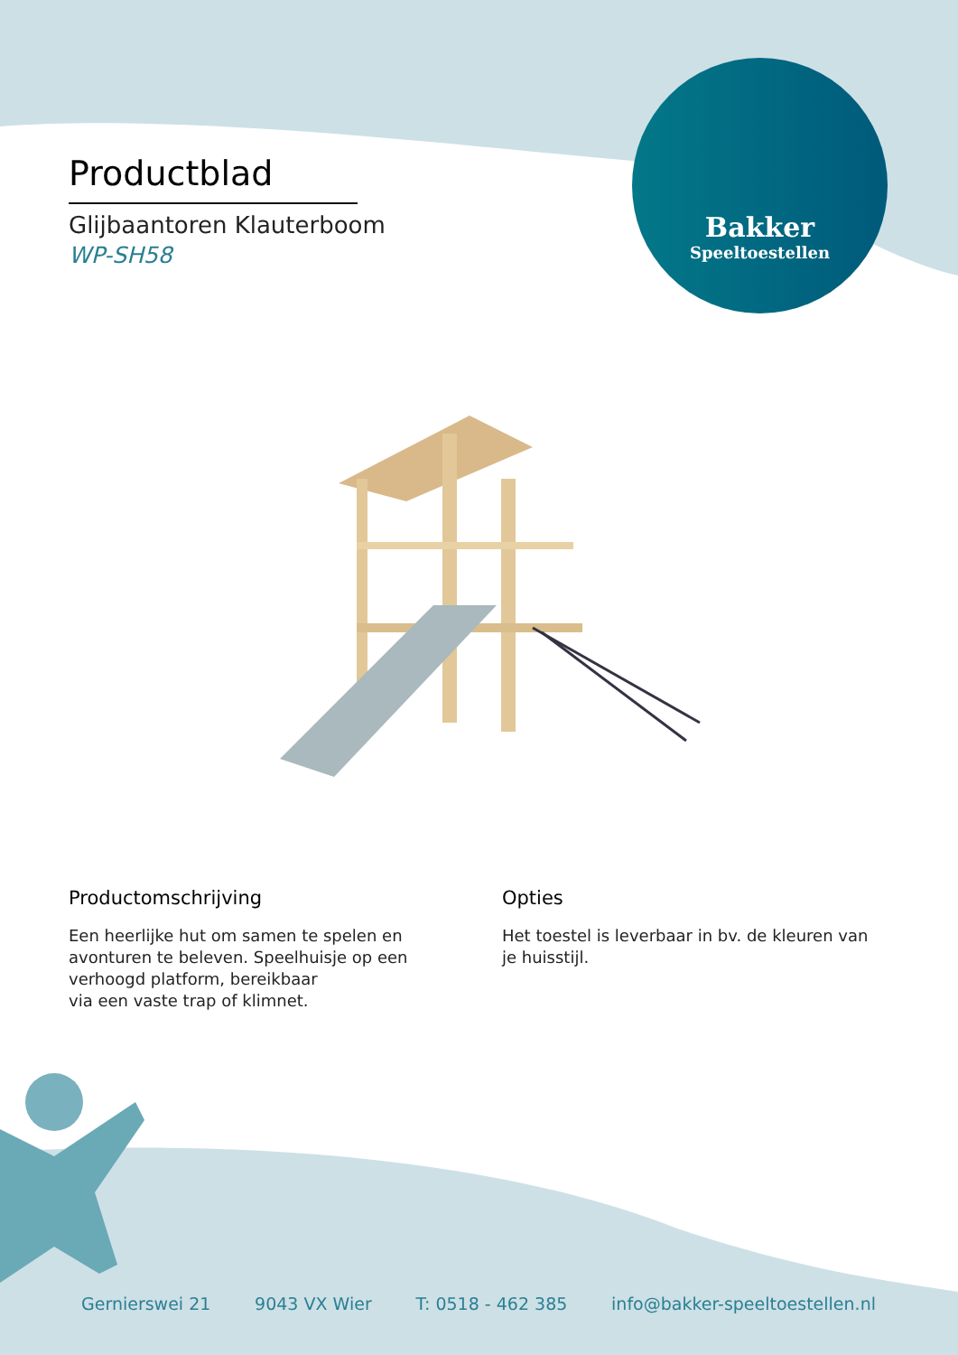Productblad
Glijbaantoren Klauterboom
WP-SH58
Bakker
Speeltoestellen
Productomschrijving
Een heerlijke hut om samen te spelen en avonturen te beleven. Speelhuisje op een verhoogd platform, bereikbaar
via een vaste trap of klimnet.
Opties
Het toestel is leverbaar in bv. de kleuren van je huisstijl.
Gernierswei 21 9043 VX Wier T: 0518 - 462 385 info@bakker-speeltoestellen.nl